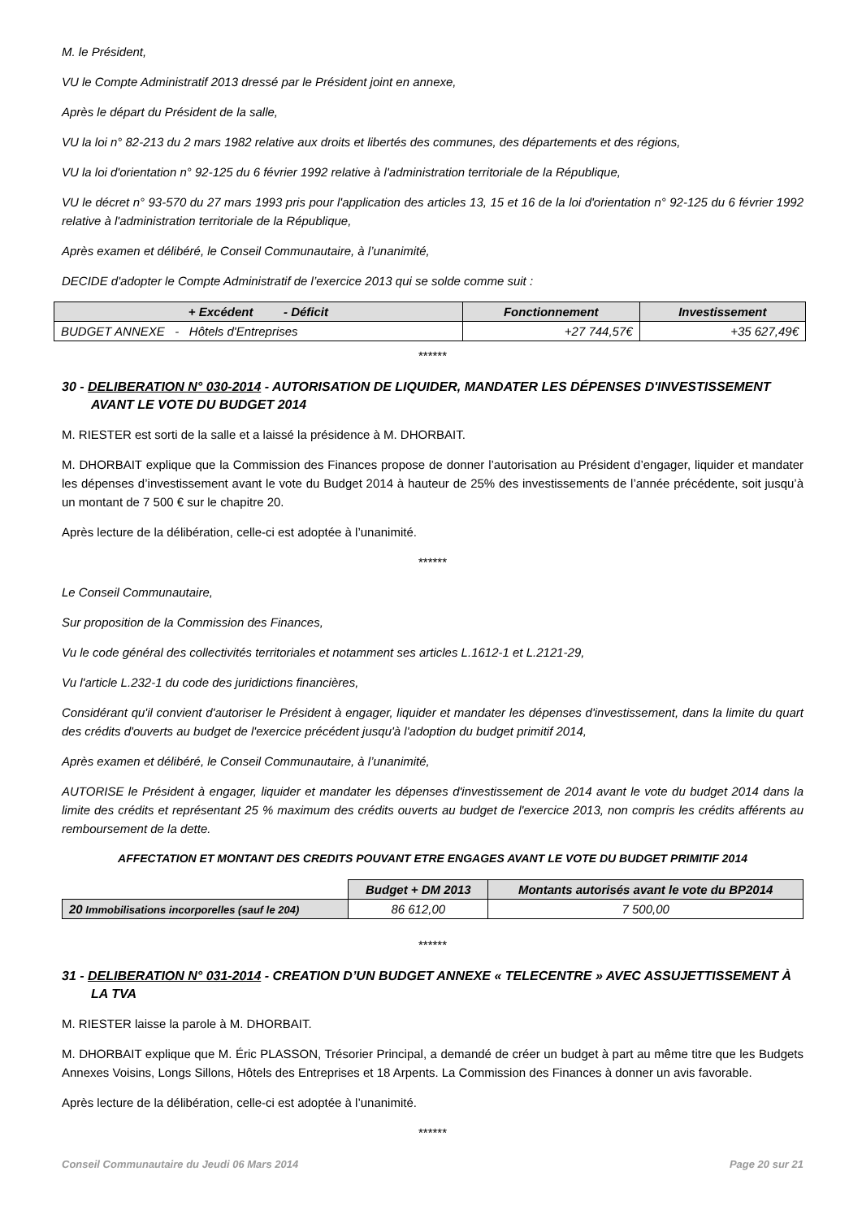M. le Président,
VU le Compte Administratif 2013 dressé par le Président joint en annexe,
Après le départ du Président de la salle,
VU la loi n° 82-213 du 2 mars 1982 relative aux droits et libertés des communes, des départements et des régions,
VU la loi d'orientation n° 92-125 du 6 février 1992 relative à l'administration territoriale de la République,
VU le décret n° 93-570 du 27 mars 1993 pris pour l'application des articles 13, 15 et 16 de la loi d'orientation n° 92-125 du 6 février 1992 relative à l'administration territoriale de la République,
Après examen et délibéré, le Conseil Communautaire, à l’unanimité,
DECIDE d'adopter le Compte Administratif de l’exercice 2013 qui se solde comme suit :
| + Excédent - Déficit | Fonctionnement | Investissement |
| --- | --- | --- |
| BUDGET ANNEXE - Hôtels d'Entreprises | +27 744,57€ | +35 627,49€ |
******
30 - DELIBERATION N° 030-2014 - AUTORISATION DE LIQUIDER, MANDATER LES DÉPENSES D'INVESTISSEMENT AVANT LE VOTE DU BUDGET 2014
M. RIESTER est sorti de la salle et a laissé la présidence à M. DHORBAIT.
M. DHORBAIT explique que la Commission des Finances propose de donner l’autorisation au Président d’engager, liquider et mandater les dépenses d’investissement avant le vote du Budget 2014 à hauteur de 25% des investissements de l’année précédente, soit jusqu’à un montant de 7 500 € sur le chapitre 20.
Après lecture de la délibération, celle-ci est adoptée à l’unanimité.
******
Le Conseil Communautaire,
Sur proposition de la Commission des Finances,
Vu le code général des collectivités territoriales et notamment ses articles L.1612-1 et L.2121-29,
Vu l'article L.232-1 du code des juridictions financières,
Considérant qu'il convient d'autoriser le Président à engager, liquider et mandater les dépenses d'investissement, dans la limite du quart des crédits d'ouverts au budget de l'exercice précédent jusqu'à l'adoption du budget primitif 2014,
Après examen et délibéré, le Conseil Communautaire, à l’unanimité,
AUTORISE le Président à engager, liquider et mandater les dépenses d'investissement de 2014 avant le vote du budget 2014 dans la limite des crédits et représentant 25 % maximum des crédits ouverts au budget de l'exercice 2013, non compris les crédits afférents au remboursement de la dette.
AFFECTATION ET MONTANT DES CREDITS POUVANT ETRE ENGAGES AVANT LE VOTE DU BUDGET PRIMITIF 2014
| | Budget + DM 2013 | Montants autorisés avant le vote du BP2014 |
| 20 Immobilisations incorporelles (sauf le 204) | 86 612,00 | 7 500,00 |
******
31 - DELIBERATION N° 031-2014 - CREATION D’UN BUDGET ANNEXE « TELECENTRE » AVEC ASSUJETTISSEMENT À LA TVA
M. RIESTER laisse la parole à M. DHORBAIT.
M. DHORBAIT explique que M. Éric PLASSON, Trésorier Principal, a demandé de créer un budget à part au même titre que les Budgets Annexes Voisins, Longs Sillons, Hôtels des Entreprises et 18 Arpents. La Commission des Finances à donner un avis favorable.
Après lecture de la délibération, celle-ci est adoptée à l’unanimité.
******
Conseil Communautaire du Jeudi 06 Mars 2014 Page 20 sur 21